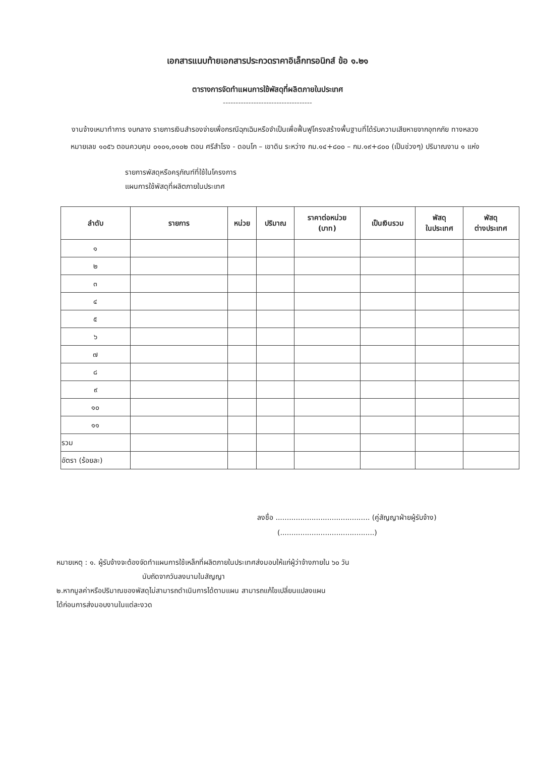เอกสารแนบท้ายเอกสารประกวดราคาอิเล็กทรอนิกส์ ข้อ ๑.๒๑
ตารางการจัดทำแผนการใช้พัสดุที่ผลิตภายในประเทศ
-----------------------------------
งานจ้างเหมาทำการ งบกลาง รายการเงินสำรองจ่ายเพื่อกรณีฉุกเฉินหรือจำเป็นเพื่อฟื้นฟูโครงสร้างพื้นฐานที่ได้รับความเสียหายจากอุทกภัย ทางหลวงหมายเลข ๑๐๕๖ ตอนควบคุม ๐๑๐๑,๐๑๐๒ ตอน ศรีสำโรง - ดอนโก – เขาดิน ระหว่าง กม.๑๔+๘๐๐ – กม.๑๙+๘๐๐ (เป็นช่วงๆ) ปริมาณงาน ๑ แห่ง
รายการพัสดุหรือครุภัณฑ์ที่ใช้ในโครงการ
แผนการใช้พัสดุที่ผลิตภายในประเทศ
| ลำดับ | รายการ | หน่วย | ปริมาณ | ราคาต่อหน่วย (บาท) | เป็นเงินรวม | พัสดุ ในประเทศ | พัสดุ ต่างประเทศ |
| --- | --- | --- | --- | --- | --- | --- | --- |
| ๑ | | | | | | | |
| ๒ | | | | | | | |
| ๓ | | | | | | | |
| ๔ | | | | | | | |
| ๕ | | | | | | | |
| ๖ | | | | | | | |
| ๗ | | | | | | | |
| ๘ | | | | | | | |
| ๙ | | | | | | | |
| ๑๐ | | | | | | | |
| ๑๑ | | | | | | | |
| รวม | | | | | | | |
| อัตรา (ร้อยละ) | | | | | | | |
ลงชื่อ .......................................... (คู่สัญญาฝ่ายผู้รับจ้าง)
(..........................................)
หมายเหตุ : ๑. ผู้รับจ้างจะต้องจัดทำแผนการใช้เหล็กที่ผลิตภายในประเทศส่งมอบให้แก่ผู้ว่าจ้างภายใน ๖๐ วัน
นับถัดจากวันลงนามในสัญญา
๒.หากมูลค่าหรือปริมาณของพัสดุไม่สามารถดำเนินการได้ตามแผน สามารถแก้ไขเปลี่ยนแปลงแผน
ได้ก่อนการส่งมอบงานในแต่ละงวด